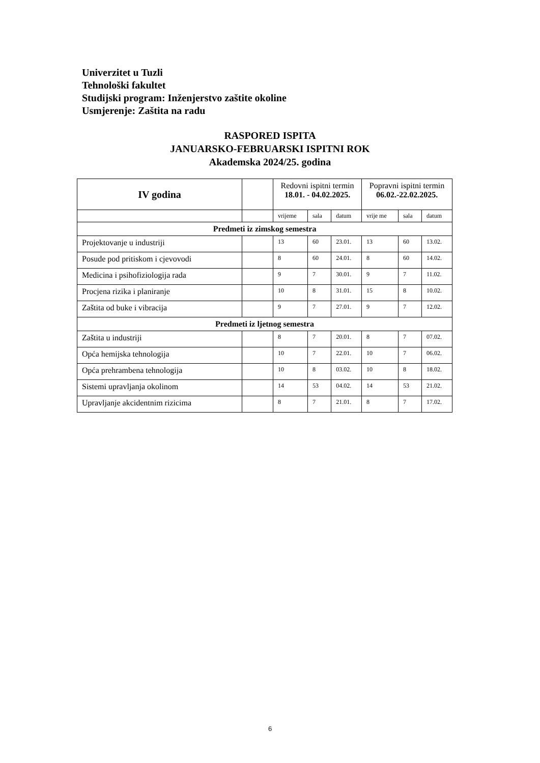Univerzitet u Tuzli
Tehnološki fakultet
Studijski program: Inženjerstvo zaštite okoline
Usmjerenje: Zaštita na radu
RASPORED ISPITA
JANUARSKO-FEBRUARSKI ISPITNI ROK
Akademska 2024/25. godina
| IV godina | | Redovni ispitni termin 18.01. - 04.02.2025. | | | Popravni ispitni termin 06.02.-22.02.2025. | | |
| --- | --- | --- | --- | --- | --- | --- | --- |
| | | vrijeme | sala | datum | vrije me | sala | datum |
| Predmeti iz zimskog semestra | | | | | | | |
| Projektovanje u industriji | | 13 | 60 | 23.01. | 13 | 60 | 13.02. |
| Posude pod pritiskom i cjevovodi | | 8 | 60 | 24.01. | 8 | 60 | 14.02. |
| Medicina i psihofiziologija rada | | 9 | 7 | 30.01. | 9 | 7 | 11.02. |
| Procjena rizika i planiranje | | 10 | 8 | 31.01. | 15 | 8 | 10.02. |
| Zaštita od buke i vibracija | | 9 | 7 | 27.01. | 9 | 7 | 12.02. |
| Predmeti iz ljetnog semestra | | | | | | | |
| Zaštita u industriji | | 8 | 7 | 20.01. | 8 | 7 | 07.02. |
| Opća hemijska tehnologija | | 10 | 7 | 22.01. | 10 | 7 | 06.02. |
| Opća prehrambena tehnologija | | 10 | 8 | 03.02. | 10 | 8 | 18.02. |
| Sistemi upravljanja okolinom | | 14 | 53 | 04.02. | 14 | 53 | 21.02. |
| Upravljanje akcidentnim rizicima | | 8 | 7 | 21.01. | 8 | 7 | 17.02. |
6